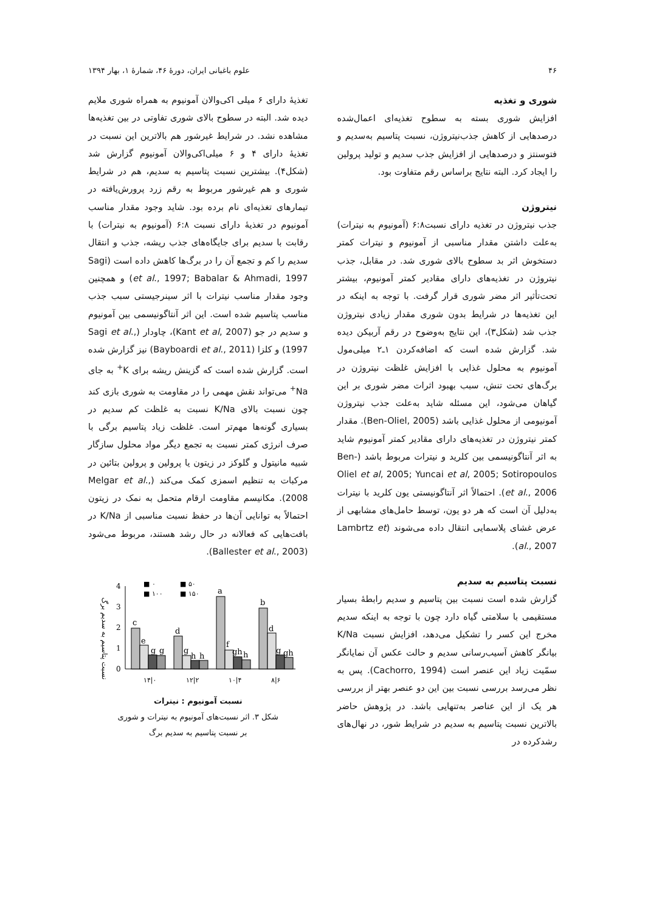۴۶ علوم باغبانی ایران، دورهٔ ۴۶، شمارهٔ ۱، بهار ۱۳۹۴
شوری و تغذیه
افزایش شوری بسته به سطوح تغذیه‌ای اعمال‌شده درصدهایی از کاهش جذب‌نیتروژن، نسبت پتاسیم به‌سدیم و فتوسنتز و درصدهایی از افزایش جذب سدیم و تولید پرولین را ایجاد کرد. البته نتایج براساس رقم متفاوت بود.
نیتروژن
جذب نیتروژن در تغذیه دارای نسبت۶:۸ (آمونیوم به نیترات) به‌علت داشتن مقدار مناسبی از آمونیوم و نیترات کمتر دستخوش اثر بد سطوح بالای شوری شد. در مقابل، جذب نیتروژن در تغذیه‌های دارای مقادیر کمتر آمونیوم، بیشتر تحت‌تأثیر اثر مضر شوری قرار گرفت. با توجه به اینکه در این تغذیه‌ها در شرایط بدون شوری مقدار زیادی نیتروژن جذب شد (شکل۳)، این نتایج به‌وضوح در رقم آربیکن دیده شد. گزارش شده است که اضافه‌کردن ۱ـ۲ میلی‌مول آمونیوم به محلول غذایی با افزایش غلظت نیتروژن در برگ‌های تحت تنش، سبب بهبود اثرات مضر شوری بر این گیاهان می‌شود، این مسئله شاید به‌علت جذب نیتروژن آمونیومی از محلول غذایی باشد (Ben-Oliel, 2005). مقدار کمتر نیتروژن در تغذیه‌های دارای مقادیر کمتر آمونیوم شاید به اثر آنتاگونیسمی بین کلرید و نیترات مربوط باشد (Ben-Oliel et al, 2005; Yuncai et al, 2005; Sotiropoulos et al., 2006). احتمالاً اثر آنتاگونیستی یون کلرید با نیترات به‌دلیل آن است که هر دو یون، توسط حامل‌های مشابهی از عرض غشای پلاسمایی انتقال داده می‌شوند (Lambrtz et al., 2007).
نسبت پتاسیم به سدیم
گزارش شده است نسبت بین پتاسیم و سدیم رابطهٔ بسیار مستقیمی با سلامتی گیاه دارد چون با توجه به اینکه سدیم مخرج این کسر را تشکیل می‌دهد، افزایش نسبت K/Na بیانگر کاهش آسیب‌رسانی سدیم و حالت عکس آن نمایانگر سمّیت زیاد این عنصر است (Cachorro, 1994). پس به نظر می‌رسد بررسی نسبت بین این دو عنصر بهتر از بررسی هر یک از این عناصر به‌تنهایی باشد. در پژوهش حاضر بالاترین نسبت پتاسیم به سدیم در شرایط شور، در نهال‌های رشدکرده در
تغذیهٔ دارای ۶ میلی اکی‌والان آمونیوم به همراه شوری ملایم دیده شد. البته در سطوح بالای شوری تفاوتی در بین تغذیه‌ها مشاهده نشد. در شرایط غیرشور هم بالاترین این نسبت در تغذیهٔ دارای ۴ و ۶ میلی‌اکی‌والان آمونیوم گزارش شد (شکل۴). بیشترین نسبت پتاسیم به سدیم، هم در شرایط شوری و هم غیرشور مربوط به رقم زرد پرورش‌یافته در تیمارهای تغذیه‌ای نام برده بود. شاید وجود مقدار مناسب آمونیوم در تغذیهٔ دارای نسبت ۶:۸ (آمونیوم به نیترات) با رقابت با سدیم برای جایگاه‌های جذب ریشه، جذب و انتقال سدیم را کم و تجمع آن را در برگ‌ها کاهش داده است (Sagi et al., 1997; Babalar & Ahmadi, 1997) و همچنین وجود مقدار مناسب نیترات با اثر سینرجیستی سبب جذب مناسب پتاسیم شده است. این اثر آنتاگونیسمی بین آمونیوم و سدیم در جو (Kant et al, 2007)، چاودار (Sagi et al., 1997) و کلزا (Bayboardi et al., 2011) نیز گزارش شده است. گزارش شده است که گزینش ریشه برای K<sup>+</sup> به جای Na<sup>+</sup> می‌تواند نقش مهمی را در مقاومت به شوری بازی کند چون نسبت بالای K/Na نسبت به غلظت کم سدیم در بسیاری گونه‌ها مهم‌تر است. غلظت زیاد پتاسیم برگی با صرف انرژی کمتر نسبت به تجمع دیگر مواد محلول سازگار شبیه مانیتول و گلوکز در زیتون یا پرولین و پرولین بتائین در مرکبات به تنظیم اسمزی کمک می‌کند (Melgar et al., 2008). مکانیسم مقاومت ارقام متحمل به نمک در زیتون احتمالاً به توانایی آن‌ها در حفظ نسبت مناسبی از K/Na در بافت‌هایی که فعالانه در حال رشد هستند، مربوط می‌شود (Ballester et al., 2003).
نسبت پتاسیم به سدیم برگ
4
3
2
1
0
c
e
g
g
d
g
h
h
a
f
gh
h
b
d
g
gh
■ ۰
■ ۵۰
■ ۱۰۰
■ ۱۵۰
۱۴|۰
۱۲|۲
۱۰|۴
۸|۶
نسبت آمونیوم : نیترات
شکل ۳. اثر نسبت‌های آمونیوم به نیترات و شوری
بر نسبت پتاسیم به سدیم برگ